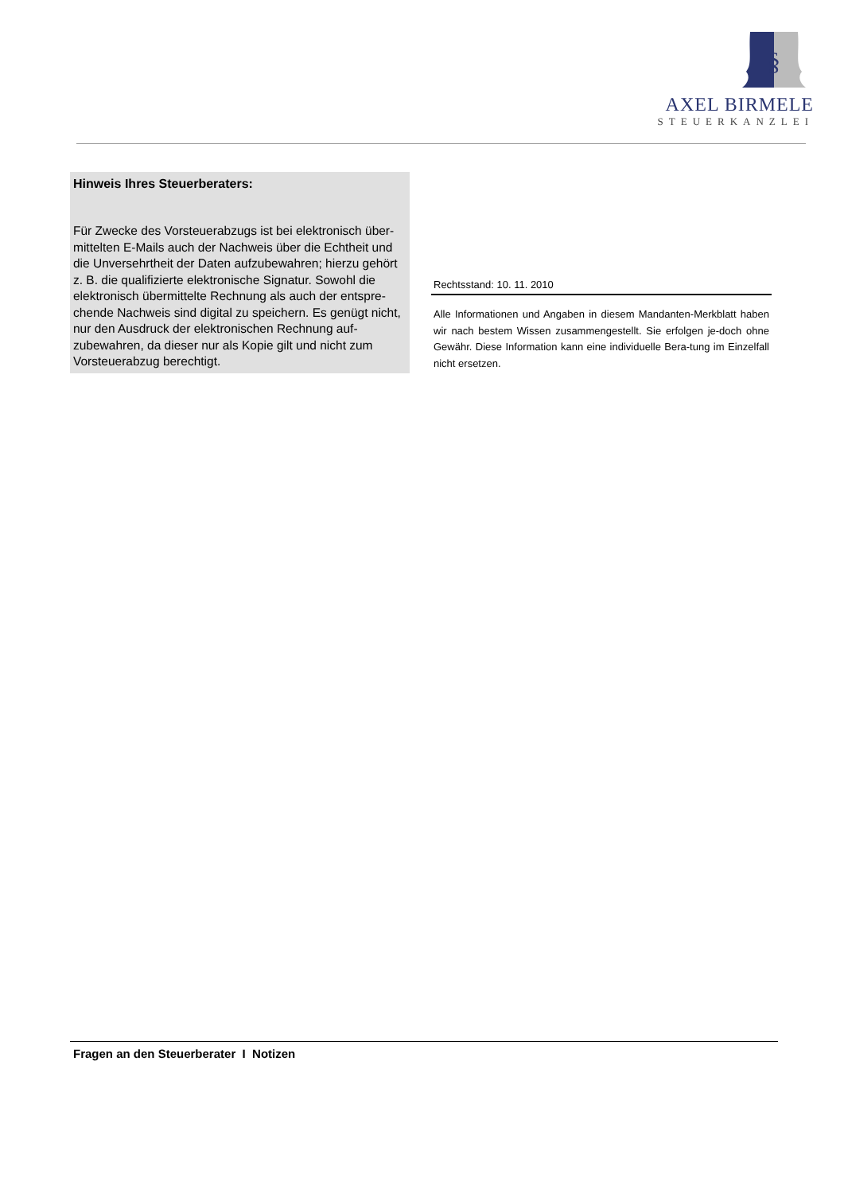§
AXEL BIRMELE
STEUERKANZLEI
Hinweis Ihres Steuerberaters:
Für Zwecke des Vorsteuerabzugs ist bei elektronisch über-mittelten E-Mails auch der Nachweis über die Echtheit und die Unversehrtheit der Daten aufzubewahren; hierzu gehört z. B. die qualifizierte elektronische Signatur. Sowohl die elektronisch übermittelte Rechnung als auch der entspre-chende Nachweis sind digital zu speichern. Es genügt nicht, nur den Ausdruck der elektronischen Rechnung auf-zubewahren, da dieser nur als Kopie gilt und nicht zum Vorsteuerabzug berechtigt.
Rechtsstand: 10. 11. 2010
Alle Informationen und Angaben in diesem Mandanten-Merkblatt haben wir nach bestem Wissen zusammengestellt. Sie erfolgen je-doch ohne Gewähr. Diese Information kann eine individuelle Bera-tung im Einzelfall nicht ersetzen.
Fragen an den Steuerberater I Notizen